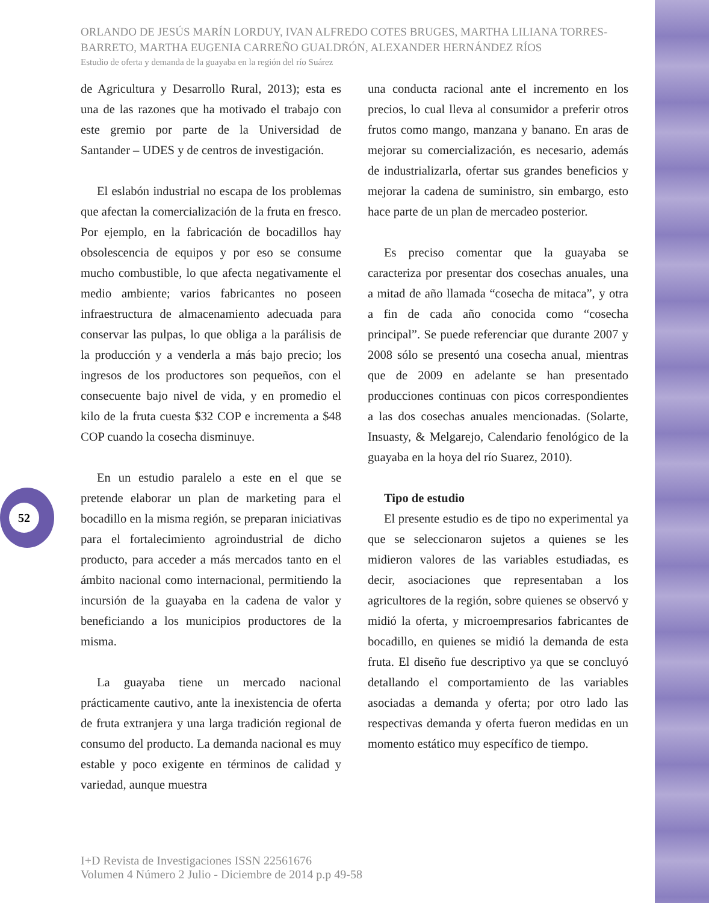ORLANDO DE JESÚS MARÍN LORDUY, IVAN ALFREDO COTES BRUGES, MARTHA LILIANA TORRES-BARRETO, MARTHA EUGENIA CARREÑO GUALDRÓN, ALEXANDER HERNÁNDEZ RÍOS
Estudio de oferta y demanda de la guayaba en la región del río Suárez
de Agricultura y Desarrollo Rural, 2013); esta es una de las razones que ha motivado el trabajo con este gremio por parte de la Universidad de Santander – UDES y de centros de investigación.
El eslabón industrial no escapa de los problemas que afectan la comercialización de la fruta en fresco. Por ejemplo, en la fabricación de bocadillos hay obsolescencia de equipos y por eso se consume mucho combustible, lo que afecta negativamente el medio ambiente; varios fabricantes no poseen infraestructura de almacenamiento adecuada para conservar las pulpas, lo que obliga a la parálisis de la producción y a venderla a más bajo precio; los ingresos de los productores son pequeños, con el consecuente bajo nivel de vida, y en promedio el kilo de la fruta cuesta $32 COP e incrementa a $48 COP cuando la cosecha disminuye.
En un estudio paralelo a este en el que se pretende elaborar un plan de marketing para el bocadillo en la misma región, se preparan iniciativas para el fortalecimiento agroindustrial de dicho producto, para acceder a más mercados tanto en el ámbito nacional como internacional, permitiendo la incursión de la guayaba en la cadena de valor y beneficiando a los municipios productores de la misma.
La guayaba tiene un mercado nacional prácticamente cautivo, ante la inexistencia de oferta de fruta extranjera y una larga tradición regional de consumo del producto. La demanda nacional es muy estable y poco exigente en términos de calidad y variedad, aunque muestra
una conducta racional ante el incremento en los precios, lo cual lleva al consumidor a preferir otros frutos como mango, manzana y banano. En aras de mejorar su comercialización, es necesario, además de industrializarla, ofertar sus grandes beneficios y mejorar la cadena de suministro, sin embargo, esto hace parte de un plan de mercadeo posterior.
Es preciso comentar que la guayaba se caracteriza por presentar dos cosechas anuales, una a mitad de año llamada “cosecha de mitaca”, y otra a fin de cada año conocida como “cosecha principal”. Se puede referenciar que durante 2007 y 2008 sólo se presentó una cosecha anual, mientras que de 2009 en adelante se han presentado producciones continuas con picos correspondientes a las dos cosechas anuales mencionadas. (Solarte, Insuasty, & Melgarejo, Calendario fenológico de la guayaba en la hoya del río Suarez, 2010).
Tipo de estudio
El presente estudio es de tipo no experimental ya que se seleccionaron sujetos a quienes se les midieron valores de las variables estudiadas, es decir, asociaciones que representaban a los agricultores de la región, sobre quienes se observó y midió la oferta, y microempresarios fabricantes de bocadillo, en quienes se midió la demanda de esta fruta. El diseño fue descriptivo ya que se concluyó detallando el comportamiento de las variables asociadas a demanda y oferta; por otro lado las respectivas demanda y oferta fueron medidas en un momento estático muy específico de tiempo.
52
I+D Revista de Investigaciones ISSN 22561676
Volumen 4 Número 2 Julio - Diciembre de 2014 p.p 49-58